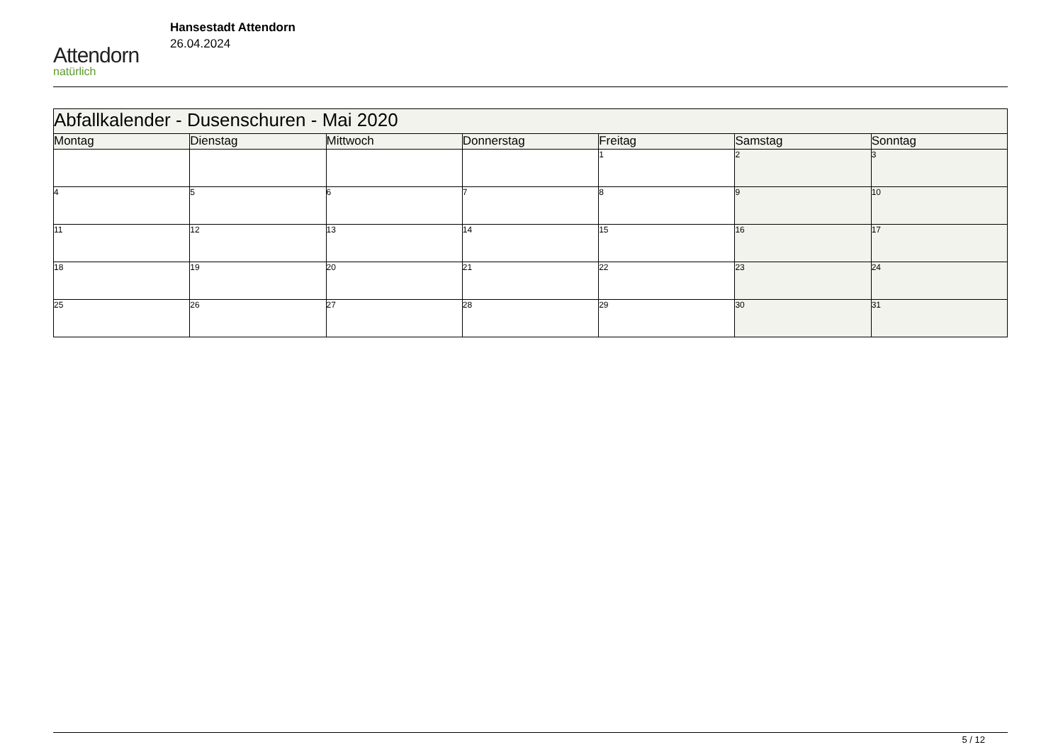Attendorn
natürlich
Hansestadt Attendorn
26.04.2024
| Abfallkalender - Dusenschuren - Mai 2020 | | | | | | |
| Montag | Dienstag | Mittwoch | Donnerstag | Freitag | Samstag | Sonntag |
| | | | | 1 | 2 | 3 |
| 4 | 5 | 6 | 7 | 8 | 9 | 10 |
| 11 | 12 | 13 | 14 | 15 | 16 | 17 |
| 18 | 19 | 20 | 21 | 22 | 23 | 24 |
| 25 | 26 | 27 | 28 | 29 | 30 | 31 |
5 / 12